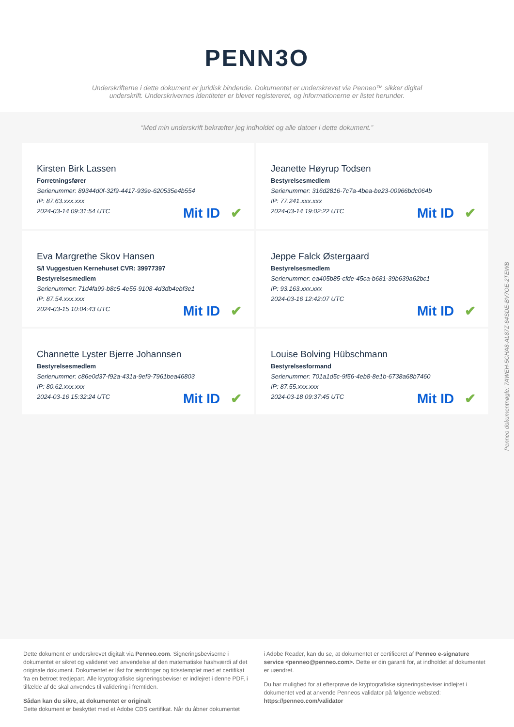PENN3O
Underskrifterne i dette dokument er juridisk bindende. Dokumentet er underskrevet via Penneo™ sikker digital underskrift. Underskrivernes identiteter er blevet registereret, og informationerne er listet herunder.
“Med min underskrift bekræfter jeg indholdet og alle datoer i dette dokument.”
Kirsten Birk Lassen
Forretningsfører
Serienummer: 89344d0f-32f9-4417-939e-620535e4b554
IP: 87.63.xxx.xxx
2024-03-14 09:31:54 UTC
Mit ID ✔
Jeanette Høyrup Todsen
Bestyrelsesmedlem
Serienummer: 316d2816-7c7a-4bea-be23-00966bdc064b
IP: 77.241.xxx.xxx
2024-03-14 19:02:22 UTC
Mit ID ✔
Eva Margrethe Skov Hansen
S/I Vuggestuen Kernehuset CVR: 39977397
Bestyrelsesmedlem
Serienummer: 71d4fa99-b8c5-4e55-9108-4d3db4ebf3e1
IP: 87.54.xxx.xxx
2024-03-15 10:04:43 UTC
Mit ID ✔
Jeppe Falck Østergaard
Bestyrelsesmedlem
Serienummer: ea405b85-cfde-45ca-b681-39b639a62bc1
IP: 93.163.xxx.xxx
2024-03-16 12:42:07 UTC
Mit ID ✔
Channette Lyster Bjerre Johannsen
Bestyrelsesmedlem
Serienummer: c86e0d37-f92a-431a-9ef9-7961bea46803
IP: 80.62.xxx.xxx
2024-03-16 15:32:24 UTC
Mit ID ✔
Louise Bolving Hübschmann
Bestyrelsesformand
Serienummer: 701a1d5c-9f56-4eb8-8e1b-6738a68b7460
IP: 87.55.xxx.xxx
2024-03-18 09:37:45 UTC
Mit ID ✔
Penneo dokumentnøgle: 7AWEH-5CHA8-AL87Z-64SDE-BV7OE-2TEWB
Dette dokument er underskrevet digitalt via Penneo.com. Signeringsbeviserne i dokumentet er sikret og valideret ved anvendelse af den matematiske hashværdi af det originale dokument. Dokumentet er låst for ændringer og tidsstemplet med et certifikat fra en betroet tredjepart. Alle kryptografiske signeringsbeviser er indlejret i denne PDF, i tilfælde af de skal anvendes til validering i fremtiden.
Sådan kan du sikre, at dokumentet er originalt
Dette dokument er beskyttet med et Adobe CDS certifikat. Når du åbner dokumentet
i Adobe Reader, kan du se, at dokumentet er certificeret af Penneo e-signature service <penneo@penneo.com>. Dette er din garanti for, at indholdet af dokumentet er uændret.
Du har mulighed for at efterprøve de kryptografiske signeringsbeviser indlejret i dokumentet ved at anvende Penneos validator på følgende websted: https://penneo.com/validator